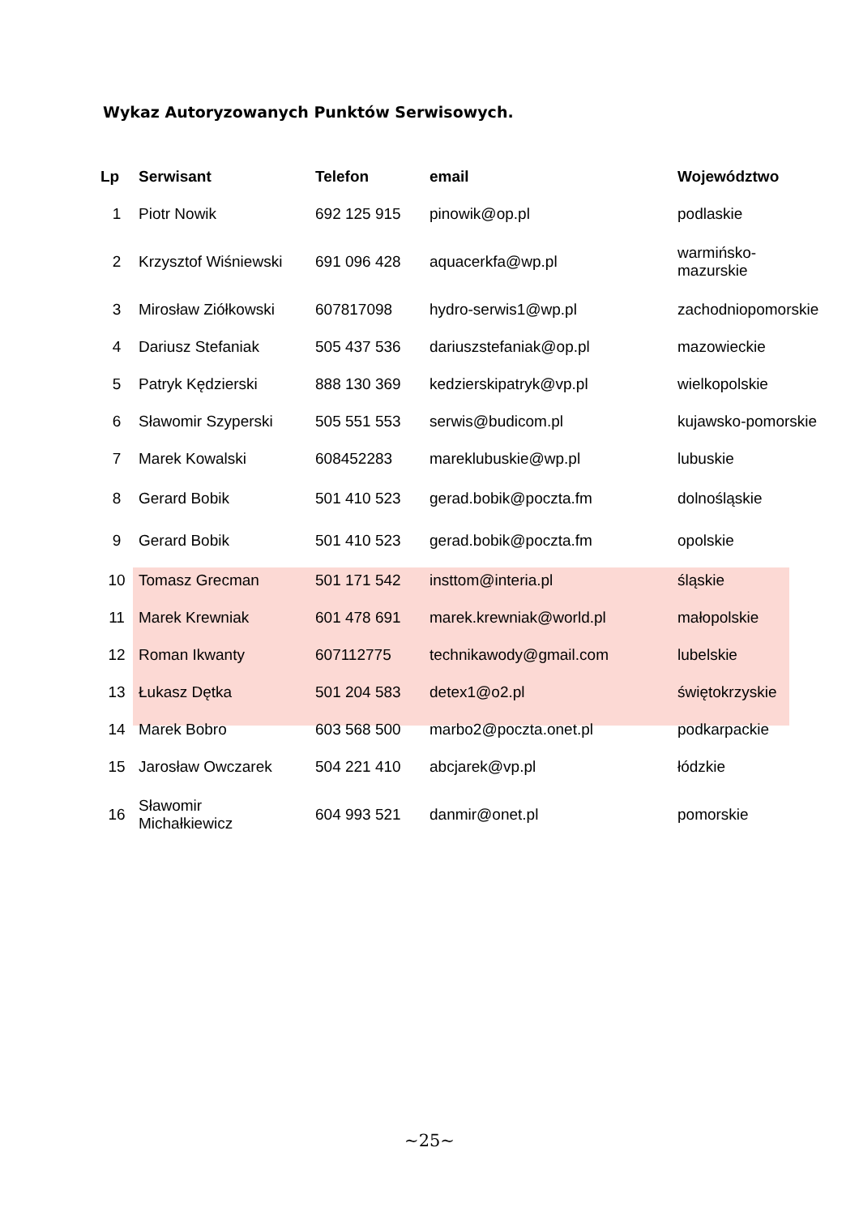Wykaz Autoryzowanych Punktów Serwisowych.
| Lp | Serwisant | Telefon | email | Województwo |
| --- | --- | --- | --- | --- |
| 1 | Piotr Nowik | 692 125 915 | pinowik@op.pl | podlaskie |
| 2 | Krzysztof Wiśniewski | 691 096 428 | aquacerkfa@wp.pl | warmińsko- mazurskie |
| 3 | Mirosław Ziółkowski | 607817098 | hydro-serwis1@wp.pl | zachodniopomorskie |
| 4 | Dariusz Stefaniak | 505 437 536 | dariuszstefaniak@op.pl | mazowieckie |
| 5 | Patryk Kędzierski | 888 130 369 | kedzierskipatryk@vp.pl | wielkopolskie |
| 6 | Sławomir Szyperski | 505 551 553 | serwis@budicom.pl | kujawsko-pomorskie |
| 7 | Marek Kowalski | 608452283 | mareklubuskie@wp.pl | lubuskie |
| 8 | Gerard Bobik | 501 410 523 | gerad.bobik@poczta.fm | dolnośląskie |
| 9 | Gerard Bobik | 501 410 523 | gerad.bobik@poczta.fm | opolskie |
| 10 | Tomasz Grecman | 501 171 542 | insttom@interia.pl | śląskie |
| 11 | Marek Krewniak | 601 478 691 | marek.krewniak@world.pl | małopolskie |
| 12 | Roman Ikwanty | 607112775 | technikawody@gmail.com | lubelskie |
| 13 | Łukasz Dętka | 501 204 583 | detex1@o2.pl | świętokrzyskie |
| 14 | Marek Bobro | 603 568 500 | marbo2@poczta.onet.pl | podkarpackie |
| 15 | Jarosław Owczarek | 504 221 410 | abcjarek@vp.pl | łódzkie |
| 16 | Sławomir Michałkiewicz | 604 993 521 | danmir@onet.pl | pomorskie |
~25~